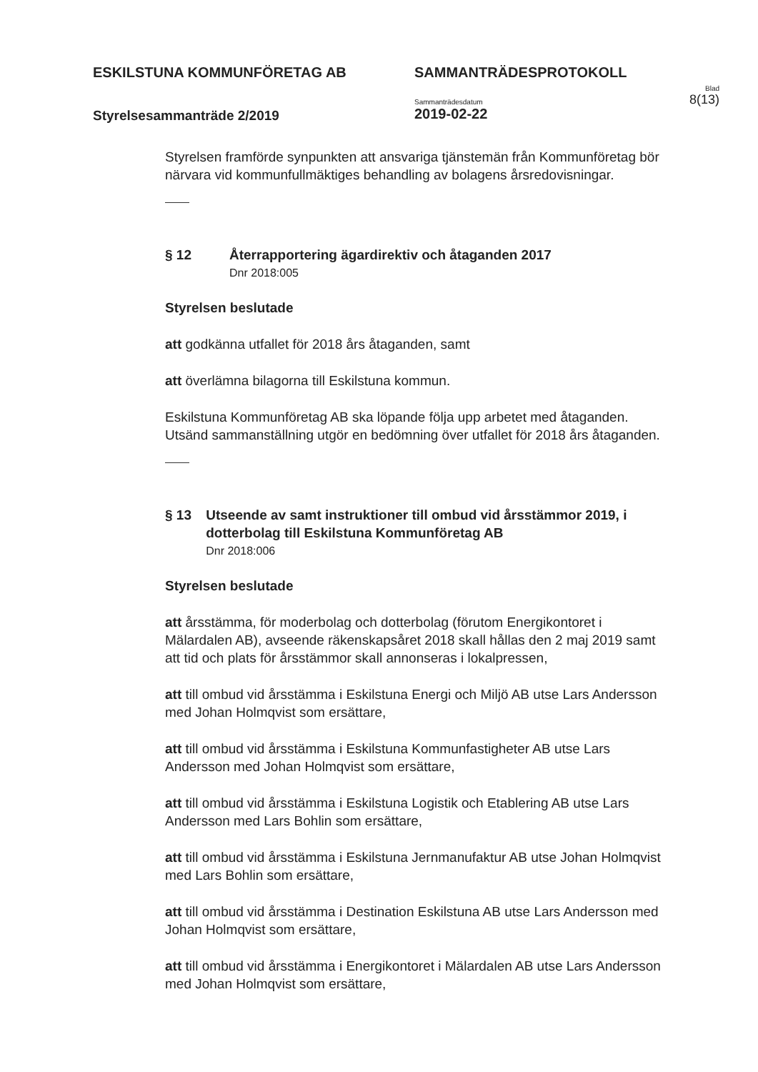ESKILSTUNA KOMMUNFÖRETAG AB
Styrelsesammanträde 2/2019
SAMMANTRÄDESPROTOKOLL
Sammanträdesdatum
2019-02-22
Blad
8(13)
Styrelsen framförde synpunkten att ansvariga tjänstemän från Kommunföretag bör närvara vid kommunfullmäktiges behandling av bolagens årsredovisningar.
§ 12 Återrapportering ägardirektiv och åtaganden 2017
Dnr 2018:005
Styrelsen beslutade
att godkänna utfallet för 2018 års åtaganden, samt
att överlämna bilagorna till Eskilstuna kommun.
Eskilstuna Kommunföretag AB ska löpande följa upp arbetet med åtaganden. Utsänd sammanställning utgör en bedömning över utfallet för 2018 års åtaganden.
§ 13 Utseende av samt instruktioner till ombud vid årsstämmor 2019, i dotterbolag till Eskilstuna Kommunföretag AB
Dnr 2018:006
Styrelsen beslutade
att årsstämma, för moderbolag och dotterbolag (förutom Energikontoret i Mälardalen AB), avseende räkenskapsåret 2018 skall hållas den 2 maj 2019 samt att tid och plats för årsstämmor skall annonseras i lokalpressen,
att till ombud vid årsstämma i Eskilstuna Energi och Miljö AB utse Lars Andersson med Johan Holmqvist som ersättare,
att till ombud vid årsstämma i Eskilstuna Kommunfastigheter AB utse Lars Andersson med Johan Holmqvist som ersättare,
att till ombud vid årsstämma i Eskilstuna Logistik och Etablering AB utse Lars Andersson med Lars Bohlin som ersättare,
att till ombud vid årsstämma i Eskilstuna Jernmanufaktur AB utse Johan Holmqvist med Lars Bohlin som ersättare,
att till ombud vid årsstämma i Destination Eskilstuna AB utse Lars Andersson med Johan Holmqvist som ersättare,
att till ombud vid årsstämma i Energikontoret i Mälardalen AB utse Lars Andersson med Johan Holmqvist som ersättare,